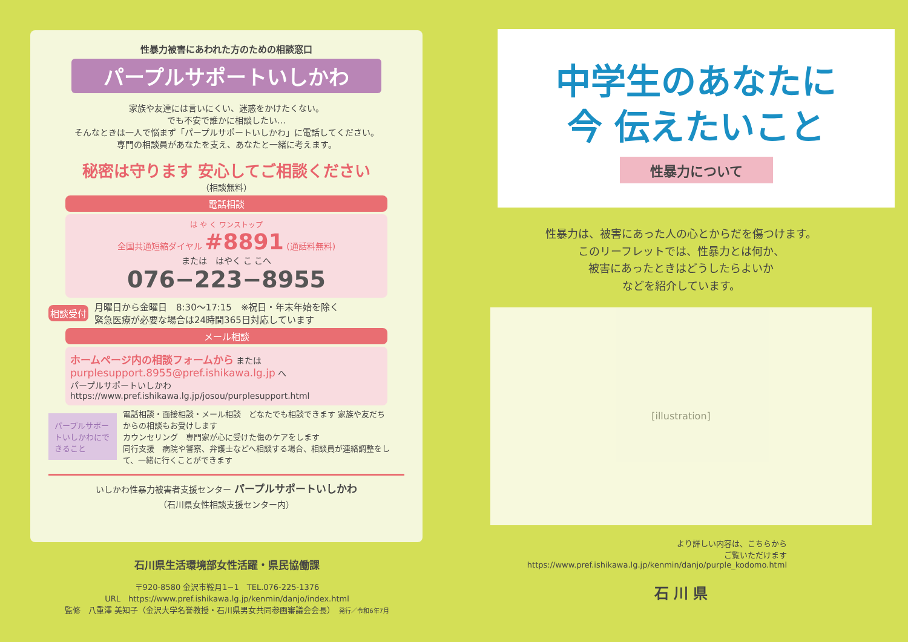性暴力被害にあわれた方のための相談窓口
パープルサポートいしかわ
家族や友達には言いにくい、迷惑をかけたくない。
でも不安で誰かに相談したい…
そんなときは一人で悩まず「パープルサポートいしかわ」に電話してください。
専門の相談員があなたを支え、あなたと一緒に考えます。
秘密は守ります 安心してご相談ください
（相談無料）
電話相談
は や く ワンストップ
全国共通短縮ダイヤル #8891 (通話料無料)
または　はやく こ こへ
076−223−8955
相談受付 月曜日から金曜日　8:30〜17:15　※祝日・年末年始を除く
緊急医療が必要な場合は24時間365日対応しています
メール相談
ホームページ内の相談フォームから または
purplesupport.8955@pref.ishikawa.lg.jp へ
パープルサポートいしかわ
https://www.pref.ishikawa.lg.jp/josou/purplesupport.html
パープルサポートいしかわにできること
電話相談・面接相談・メール相談　どなたでも相談できます 家族や友だちからの相談もお受けします
カウンセリング　専門家が心に受けた傷のケアをします
同行支援　病院や警察、弁護士などへ相談する場合、相談員が連絡調整をして、一緒に行くことができます
いしかわ性暴力被害者支援センター パープルサポートいしかわ
（石川県女性相談支援センター内）
石川県生活環境部女性活躍・県民協働課
〒920-8580 金沢市鞍月1−1　TEL.076-225-1376
URL　https://www.pref.ishikawa.lg.jp/kenmin/danjo/index.html
監修　八重澤 美知子（金沢大学名誉教授・石川県男女共同参画審議会会長）　発行／令和6年7月
中学生のあなたに
今 伝えたいこと
性暴力について
性暴力は、被害にあった人の心とからだを傷つけます。
このリーフレットでは、性暴力とは何か、
被害にあったときはどうしたらよいか
などを紹介しています。
[illustration]
より詳しい内容は、こちらから
ご覧いただけます
https://www.pref.ishikawa.lg.jp/kenmin/danjo/purple_kodomo.html
石 川 県